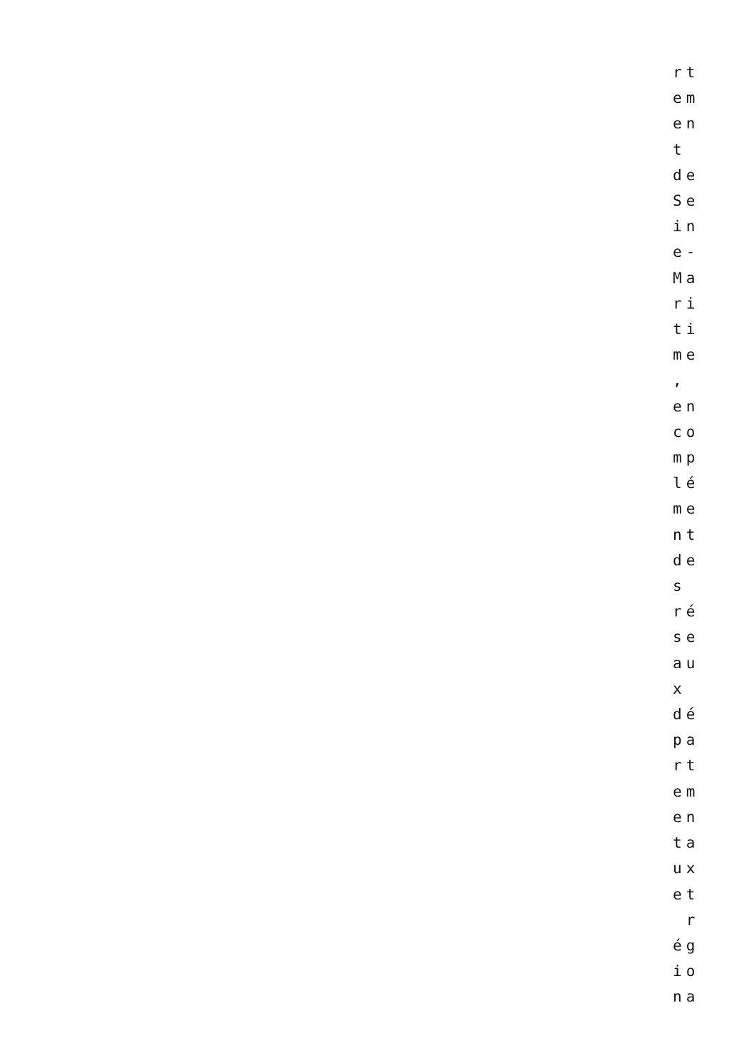rt em en t de Se in e- Ma ri ti me , en co mp lé me nt de s ré se au x dé pa rt em en ta ux et r ég io na